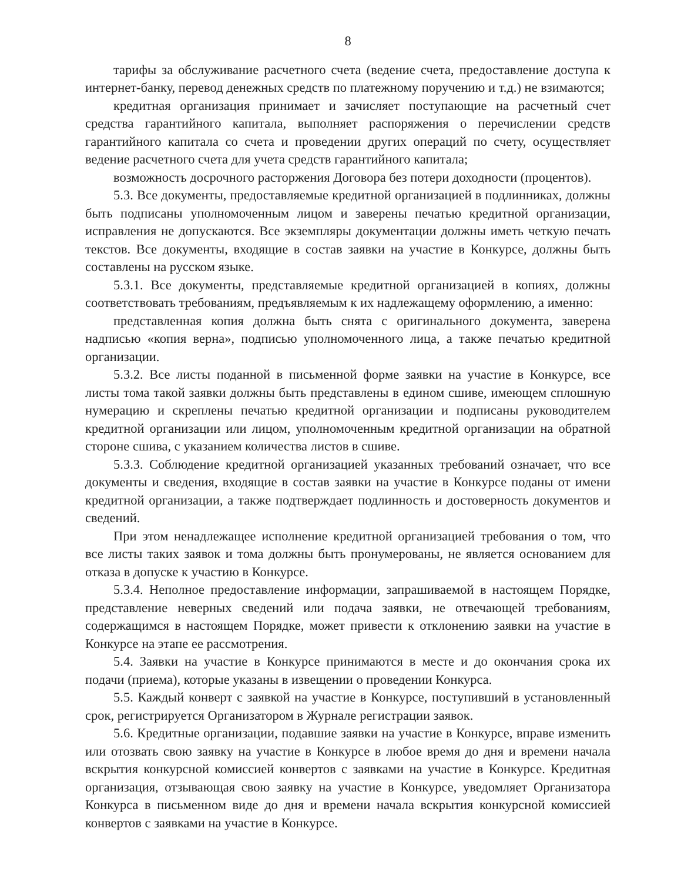8
тарифы за обслуживание расчетного счета (ведение счета, предоставление доступа к интернет-банку, перевод денежных средств по платежному поручению и т.д.) не взимаются;
кредитная организация принимает и зачисляет поступающие на расчетный счет средства гарантийного капитала, выполняет распоряжения о перечислении средств гарантийного капитала со счета и проведении других операций по счету, осуществляет ведение расчетного счета для учета средств гарантийного капитала;
возможность досрочного расторжения Договора без потери доходности (процентов).
5.3. Все документы, предоставляемые кредитной организацией в подлинниках, должны быть подписаны уполномоченным лицом и заверены печатью кредитной организации, исправления не допускаются. Все экземпляры документации должны иметь четкую печать текстов. Все документы, входящие в состав заявки на участие в Конкурсе, должны быть составлены на русском языке.
5.3.1. Все документы, представляемые кредитной организацией в копиях, должны соответствовать требованиям, предъявляемым к их надлежащему оформлению, а именно:
представленная копия должна быть снята с оригинального документа, заверена надписью «копия верна», подписью уполномоченного лица, а также печатью кредитной организации.
5.3.2. Все листы поданной в письменной форме заявки на участие в Конкурсе, все листы тома такой заявки должны быть представлены в едином сшиве, имеющем сплошную нумерацию и скреплены печатью кредитной организации и подписаны руководителем кредитной организации или лицом, уполномоченным кредитной организации на обратной стороне сшива, с указанием количества листов в сшиве.
5.3.3. Соблюдение кредитной организацией указанных требований означает, что все документы и сведения, входящие в состав заявки на участие в Конкурсе поданы от имени кредитной организации, а также подтверждает подлинность и достоверность документов и сведений.
При этом ненадлежащее исполнение кредитной организацией требования о том, что все листы таких заявок и тома должны быть пронумерованы, не является основанием для отказа в допуске к участию в Конкурсе.
5.3.4. Неполное предоставление информации, запрашиваемой в настоящем Порядке, представление неверных сведений или подача заявки, не отвечающей требованиям, содержащимся в настоящем Порядке, может привести к отклонению заявки на участие в Конкурсе на этапе ее рассмотрения.
5.4. Заявки на участие в Конкурсе принимаются в месте и до окончания срока их подачи (приема), которые указаны в извещении о проведении Конкурса.
5.5. Каждый конверт с заявкой на участие в Конкурсе, поступивший в установленный срок, регистрируется Организатором в Журнале регистрации заявок.
5.6. Кредитные организации, подавшие заявки на участие в Конкурсе, вправе изменить или отозвать свою заявку на участие в Конкурсе в любое время до дня и времени начала вскрытия конкурсной комиссией конвертов с заявками на участие в Конкурсе. Кредитная организация, отзывающая свою заявку на участие в Конкурсе, уведомляет Организатора Конкурса в письменном виде до дня и времени начала вскрытия конкурсной комиссией конвертов с заявками на участие в Конкурсе.